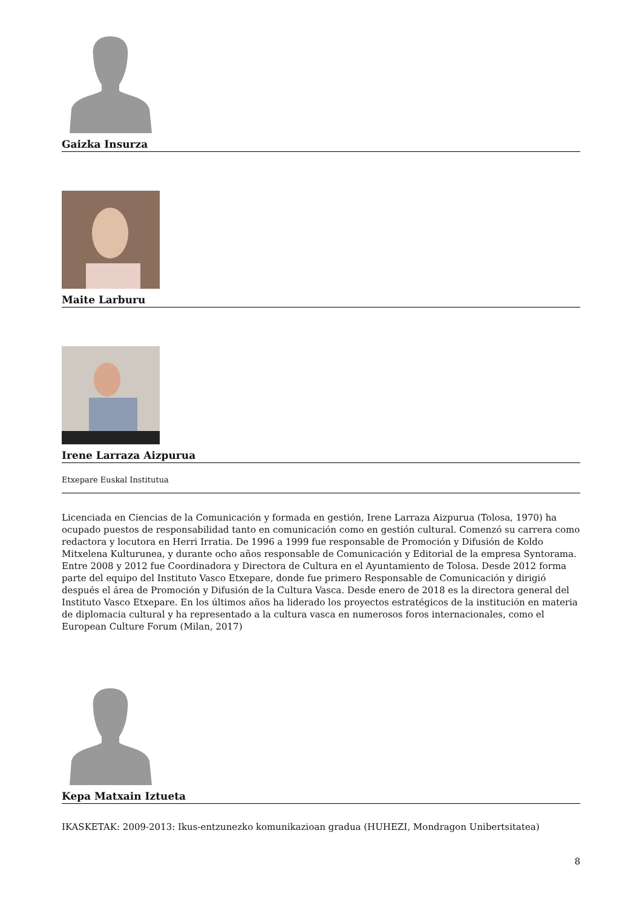Gaizka Insurza
Maite Larburu
Irene Larraza Aizpurua
Etxepare Euskal Institutua
Licenciada en Ciencias de la Comunicación y formada en gestión, Irene Larraza Aizpurua (Tolosa, 1970) ha ocupado puestos de responsabilidad tanto en comunicación como en gestión cultural. Comenzó su carrera como redactora y locutora en Herri Irratia. De 1996 a 1999 fue responsable de Promoción y Difusión de Koldo Mitxelena Kulturunea, y durante ocho años responsable de Comunicación y Editorial de la empresa Syntorama. Entre 2008 y 2012 fue Coordinadora y Directora de Cultura en el Ayuntamiento de Tolosa. Desde 2012 forma parte del equipo del Instituto Vasco Etxepare, donde fue primero Responsable de Comunicación y dirigió después el área de Promoción y Difusión de la Cultura Vasca. Desde enero de 2018 es la directora general del Instituto Vasco Etxepare. En los últimos años ha liderado los proyectos estratégicos de la institución en materia de diplomacia cultural y ha representado a la cultura vasca en numerosos foros internacionales, como el European Culture Forum (Milan, 2017)
Kepa Matxain Iztueta
IKASKETAK: 2009-2013: Ikus-entzunezko komunikazioan gradua (HUHEZI, Mondragon Unibertsitatea)
8